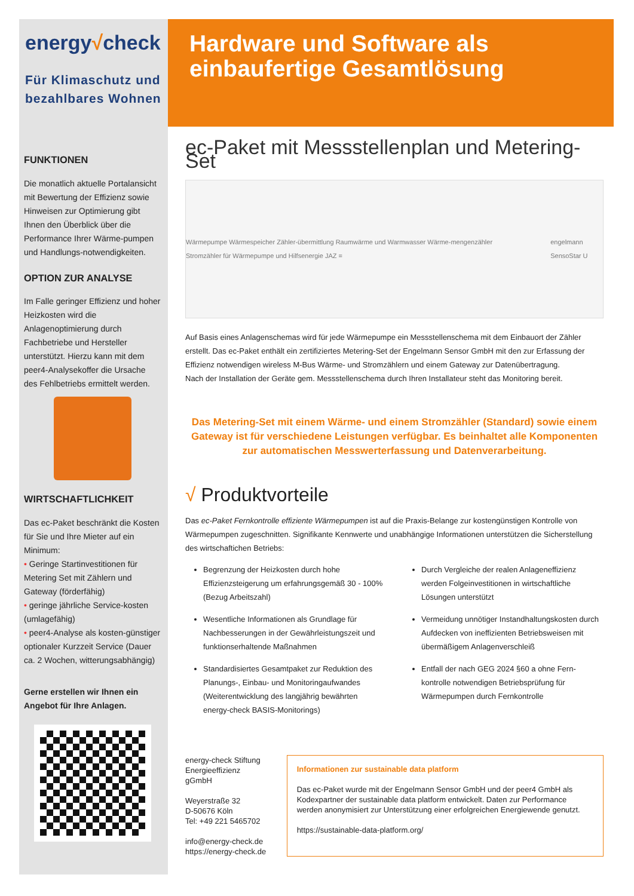energy√check
Für Klimaschutz und
bezahlbares Wohnen
Hardware und Software als
einbaufertige Gesamtlösung
FUNKTIONEN
Die monatlich aktuelle Portalansicht mit Bewertung der Effizienz sowie Hinweisen zur Optimierung gibt Ihnen den Überblick über die Performance Ihrer Wärme-pumpen und Handlungs-notwendigkeiten.
OPTION ZUR ANALYSE
Im Falle geringer Effizienz und hoher Heizkosten wird die Anlagenoptimierung durch Fachbetriebe und Hersteller unterstützt. Hierzu kann mit dem peer4-Analysekoffer die Ursache des Fehlbetriebs ermittelt werden.
WIRTSCHAFTLICHKEIT
Das ec-Paket beschränkt die Kosten für Sie und Ihre Mieter auf ein Minimum:
• Geringe Startinvestitionen für Metering Set mit Zählern und Gateway (förderfähig)
• geringe jährliche Service-kosten (umlagefähig)
• peer4-Analyse als kosten-günstiger optionaler Kurzzeit Service (Dauer ca. 2 Wochen, witterungsabhängig)
Gerne erstellen wir Ihnen ein Angebot für Ihre Anlagen.
ec-Paket mit Messstellenplan und Metering-Set
Wärmepumpe Wärmespeicher Zähler-übermittlung Raumwärme und Warmwasser Wärme-mengenzähler Stromzähler für Wärmepumpe und Hilfsenergie JAZ = engelmann SensoStar U
Auf Basis eines Anlagenschemas wird für jede Wärmepumpe ein Messstellenschema mit dem Einbauort der Zähler erstellt. Das ec-Paket enthält ein zertifiziertes Metering-Set der Engelmann Sensor GmbH mit den zur Erfassung der Effizienz notwendigen wireless M-Bus Wärme- und Stromzählern und einem Gateway zur Datenübertragung.
Nach der Installation der Geräte gem. Messstellenschema durch Ihren Installateur steht das Monitoring bereit.
Das Metering-Set mit einem Wärme- und einem Stromzähler (Standard) sowie einem Gateway ist für verschiedene Leistungen verfügbar. Es beinhaltet alle Komponenten zur automatischen Messwerterfassung und Datenverarbeitung.
√ Produktvorteile
Das ec-Paket Fernkontrolle effiziente Wärmepumpen ist auf die Praxis-Belange zur kostengünstigen Kontrolle von Wärmepumpen zugeschnitten. Signifikante Kennwerte und unabhängige Informationen unterstützen die Sicherstellung des wirtschaftichen Betriebs:
Begrenzung der Heizkosten durch hohe Effizienzsteigerung um erfahrungsgemäß 30 - 100% (Bezug Arbeitszahl)
Wesentliche Informationen als Grundlage für Nachbesserungen in der Gewährleistungszeit und funktionserhaltende Maßnahmen
Standardisiertes Gesamtpaket zur Reduktion des Planungs-, Einbau- und Monitoringaufwandes (Weiterentwicklung des langjährig bewährten energy-check BASIS-Monitorings)
Durch Vergleiche der realen Anlageneffizienz werden Folgeinvestitionen in wirtschaftliche Lösungen unterstützt
Vermeidung unnötiger Instandhaltungskosten durch Aufdecken von ineffizienten Betriebsweisen mit übermäßigem Anlagenverschleiß
Entfall der nach GEG 2024 §60 a ohne Fern-kontrolle notwendigen Betriebsprüfung für Wärmepumpen durch Fernkontrolle
energy-check Stiftung
Energieeffizienz gGmbH
Weyerstraße 32
D-50676 Köln
Tel: +49 221 5465702
info@energy-check.de
https://energy-check.de
Informationen zur sustainable data platform
Das ec-Paket wurde mit der Engelmann Sensor GmbH und der peer4 GmbH als Kodexpartner der sustainable data platform entwickelt. Daten zur Performance werden anonymisiert zur Unterstützung einer erfolgreichen Energiewende genutzt.
https://sustainable-data-platform.org/